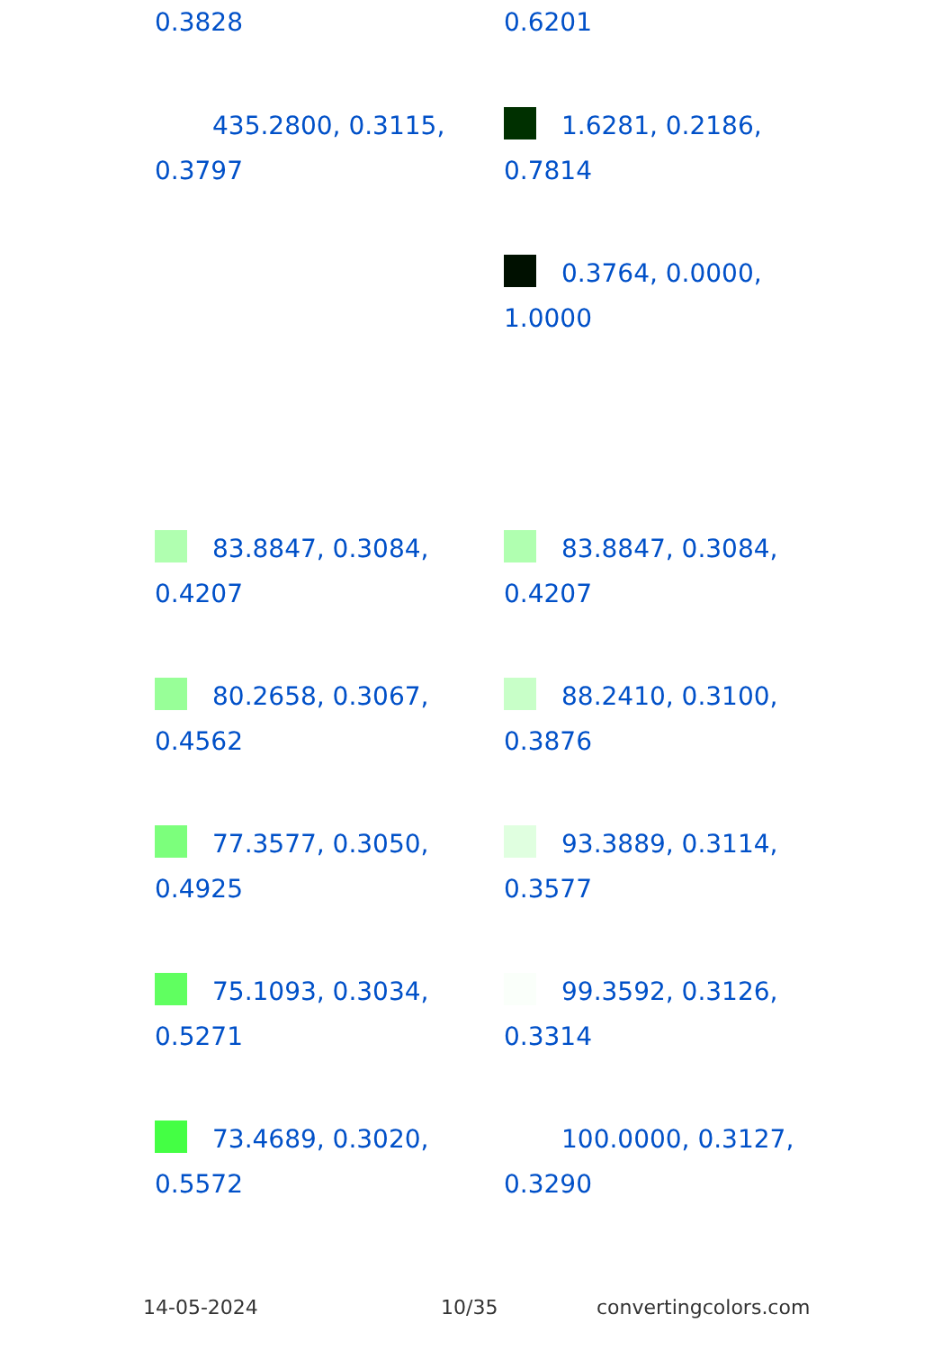0.3828 0.6201
435.2800, 0.3115, 0.3797
1.6281, 0.2186, 0.7814
0.3764, 0.0000, 1.0000
83.8847, 0.3084, 0.4207
83.8847, 0.3084, 0.4207
80.2658, 0.3067, 0.4562
88.2410, 0.3100, 0.3876
77.3577, 0.3050, 0.4925
93.3889, 0.3114, 0.3577
75.1093, 0.3034, 0.5271
99.3592, 0.3126, 0.3314
73.4689, 0.3020, 0.5572
100.0000, 0.3127, 0.3290
14-05-2024 10/35 convertingcolors.com